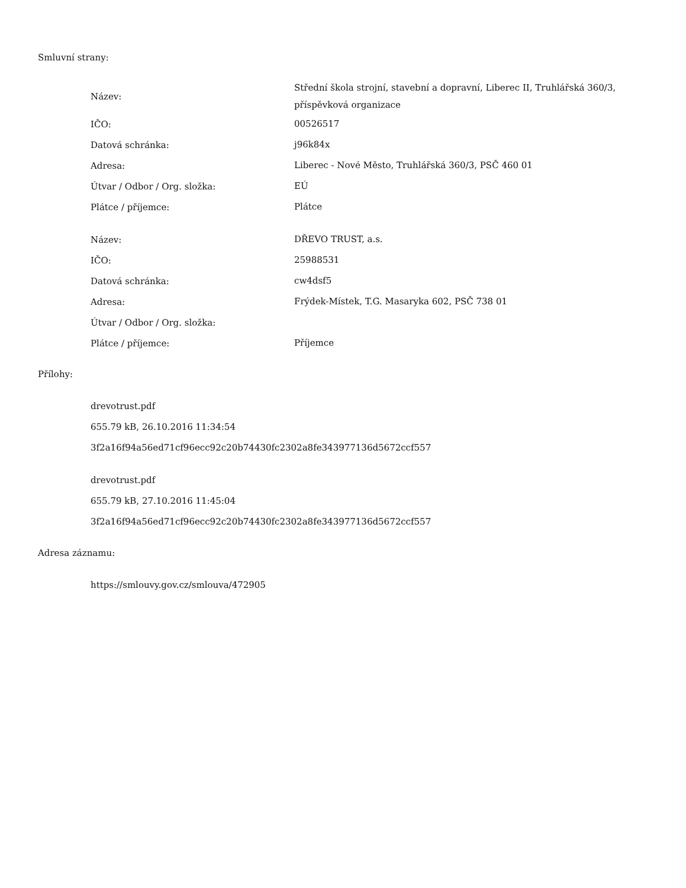Smluvní strany:
| Název: | Střední škola strojní, stavební a dopravní, Liberec II, Truhlářská 360/3, příspěvková organizace |
| IČO: | 00526517 |
| Datová schránka: | j96k84x |
| Adresa: | Liberec - Nové Město, Truhlářská 360/3, PSČ 460 01 |
| Útvar / Odbor / Org. složka: | EÚ |
| Plátce / příjemce: | Plátce |
| Název: | DŘEVO TRUST, a.s. |
| IČO: | 25988531 |
| Datová schránka: | cw4dsf5 |
| Adresa: | Frýdek-Místek, T.G. Masaryka 602, PSČ 738 01 |
| Útvar / Odbor / Org. složka: | |
| Plátce / příjemce: | Příjemce |
Přílohy:
drevotrust.pdf
655.79 kB, 26.10.2016 11:34:54
3f2a16f94a56ed71cf96ecc92c20b74430fc2302a8fe343977136d5672ccf557
drevotrust.pdf
655.79 kB, 27.10.2016 11:45:04
3f2a16f94a56ed71cf96ecc92c20b74430fc2302a8fe343977136d5672ccf557
Adresa záznamu:
https://smlouvy.gov.cz/smlouva/472905